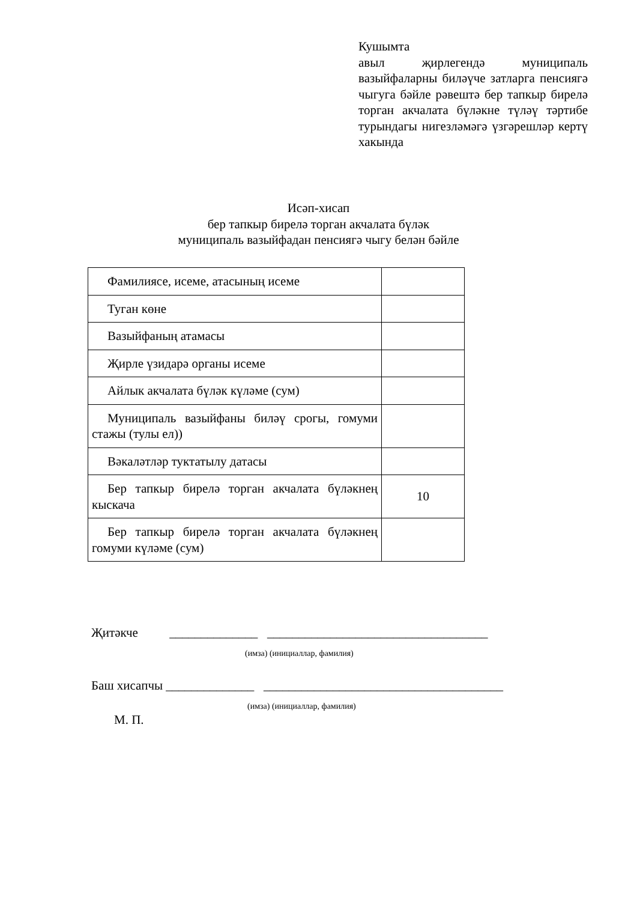Кушымта
авыл җирлегендә муниципаль вазыйфаларны биләүче затларга пенсиягә чыгуга бәйле рәвештә бер тапкыр бирелә торган акчалата бүләкне түләү тәртибе турындагы нигезләмәгә үзгәрешләр кертү хакында
Исәп-хисап
бер тапкыр бирелә торган акчалата бүләк
муниципаль вазыйфадан пенсиягә чыгу белән бәйле
| Фамилиясе, исеме, атасының исеме | |
| Туган көне | |
| Вазыйфаның атамасы | |
| Җирле үзидарә органы исеме | |
| Айлык акчалата бүләк күләме (сум) | |
| Муниципаль вазыйфаны биләү срогы, гомуми стажы (тулы ел)) | |
| Вәкаләтләр туктатылу датасы | |
| Бер тапкыр бирелә торган акчалата бүләкнең кыскача | 10 |
| Бер тапкыр бирелә торган акчалата бүләкнең гомуми күләме (сум) | |
Җитәкче ______________ ___________________________________
(имза) (инициаллар, фамилия)
Баш хисапчы ______________ ______________________________________
(имза) (инициаллар, фамилия)
М. П.